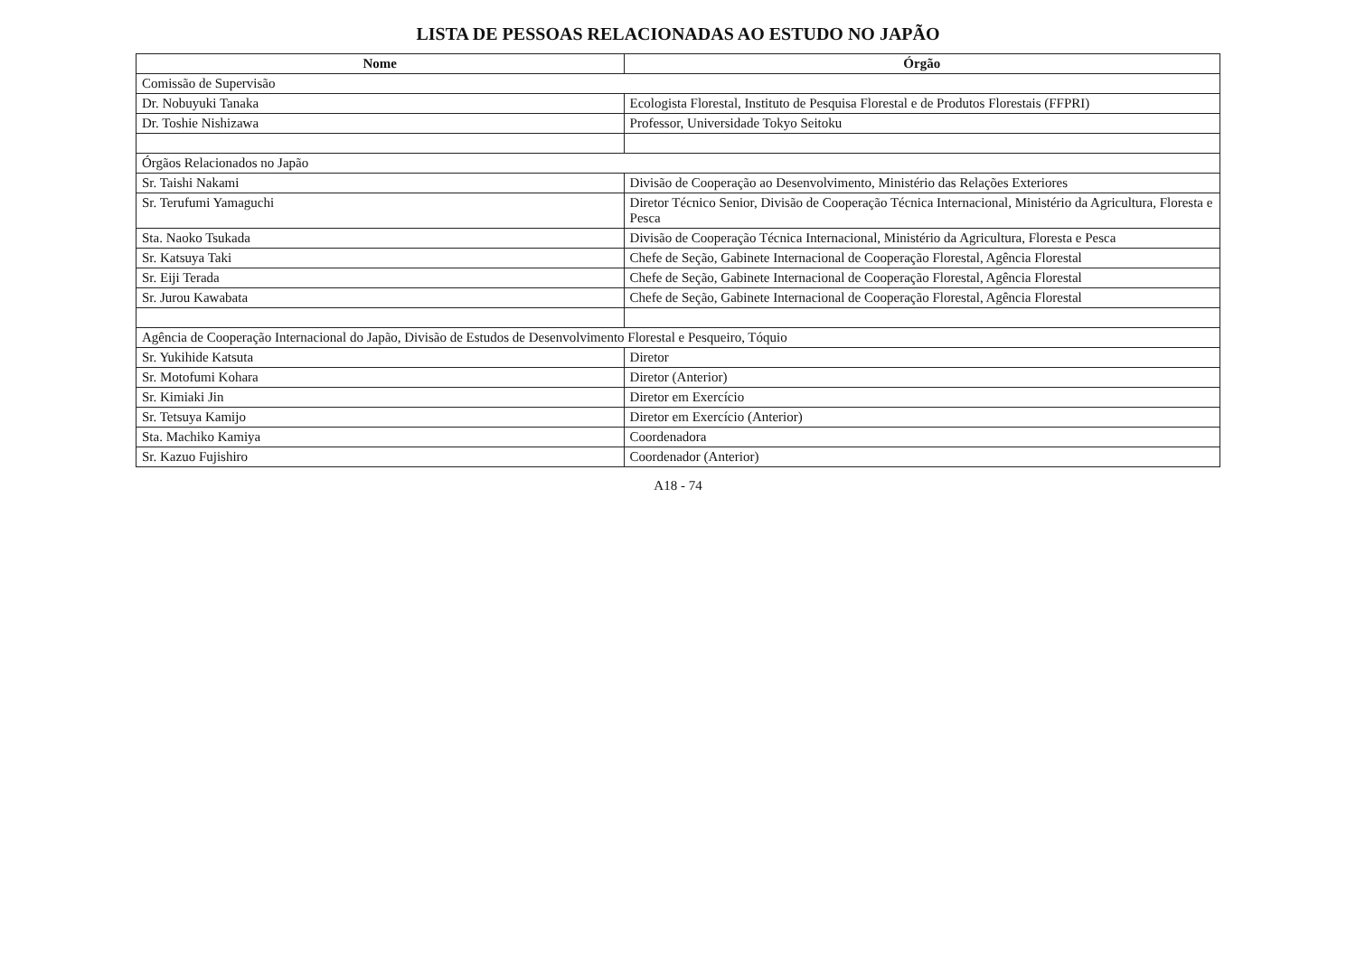LISTA DE PESSOAS RELACIONADAS AO ESTUDO NO JAPÃO
| Nome | Órgão |
| --- | --- |
| Comissão de Supervisão | |
| Dr. Nobuyuki Tanaka | Ecologista Florestal, Instituto de Pesquisa Florestal e de Produtos Florestais (FFPRI) |
| Dr. Toshie Nishizawa | Professor, Universidade Tokyo Seitoku |
| Órgãos Relacionados no Japão | |
| Sr. Taishi Nakami | Divisão de Cooperação ao Desenvolvimento, Ministério das Relações Exteriores |
| Sr. Terufumi Yamaguchi | Diretor Técnico Senior, Divisão de Cooperação Técnica Internacional, Ministério da Agricultura, Floresta e Pesca |
| Sta. Naoko Tsukada | Divisão de Cooperação Técnica Internacional, Ministério da Agricultura, Floresta e Pesca |
| Sr. Katsuya Taki | Chefe de Seção, Gabinete Internacional de Cooperação Florestal, Agência Florestal |
| Sr. Eiji Terada | Chefe de Seção, Gabinete Internacional de Cooperação Florestal, Agência Florestal |
| Sr. Jurou Kawabata | Chefe de Seção, Gabinete Internacional de Cooperação Florestal, Agência Florestal |
| Agência de Cooperação Internacional do Japão, Divisão de Estudos de Desenvolvimento Florestal e Pesqueiro, Tóquio | |
| Sr. Yukihide Katsuta | Diretor |
| Sr. Motofumi Kohara | Diretor (Anterior) |
| Sr. Kimiaki Jin | Diretor em Exercício |
| Sr. Tetsuya Kamijo | Diretor em Exercício (Anterior) |
| Sta. Machiko Kamiya | Coordenadora |
| Sr. Kazuo Fujishiro | Coordenador (Anterior) |
A18 - 74